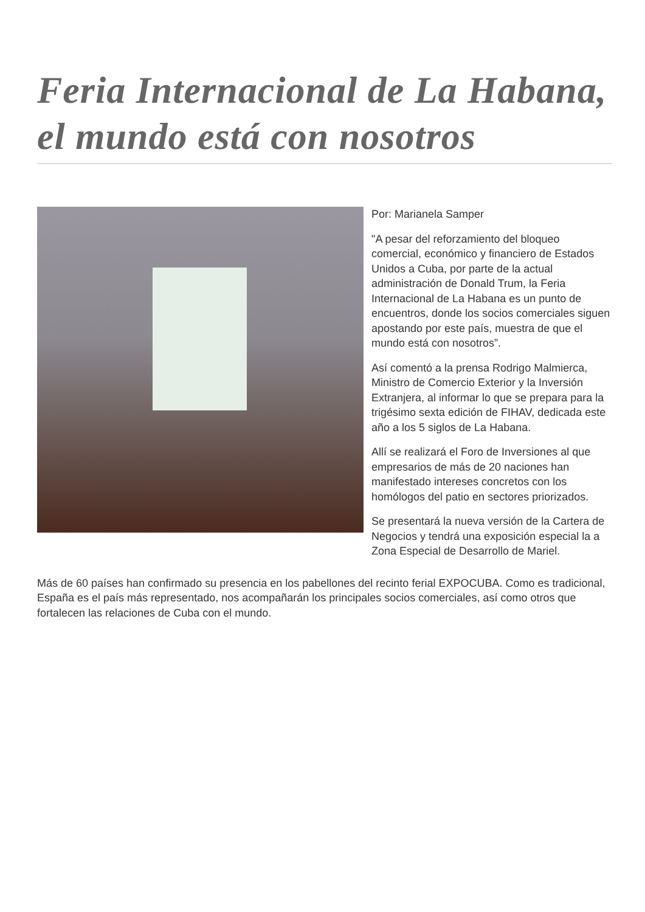Feria Internacional de La Habana, el mundo está con nosotros
Por: Marianela Samper
"A pesar del reforzamiento del bloqueo comercial, económico y financiero de Estados Unidos a Cuba, por parte de la actual administración de Donald Trum, la Feria Internacional de La Habana es un punto de encuentros, donde los socios comerciales siguen apostando por este país, muestra de que el mundo está con nosotros”.
Así comentó a la prensa Rodrigo Malmierca, Ministro de Comercio Exterior y la Inversión Extranjera, al informar lo que se prepara para la trigésimo sexta edición de FIHAV, dedicada este año a los 5 siglos de La Habana.
Allí se realizará el Foro de Inversiones al que empresarios de más de 20 naciones han manifestado intereses concretos con los homólogos del patio en sectores priorizados.
Se presentará la nueva versión de la Cartera de Negocios y tendrá una exposición especial la a Zona Especial de Desarrollo de Mariel.
Más de 60 países han confirmado su presencia en los pabellones del recinto ferial EXPOCUBA. Como es tradicional, España es el país más representado, nos acompañarán los principales socios comerciales, así como otros que fortalecen las relaciones de Cuba con el mundo.